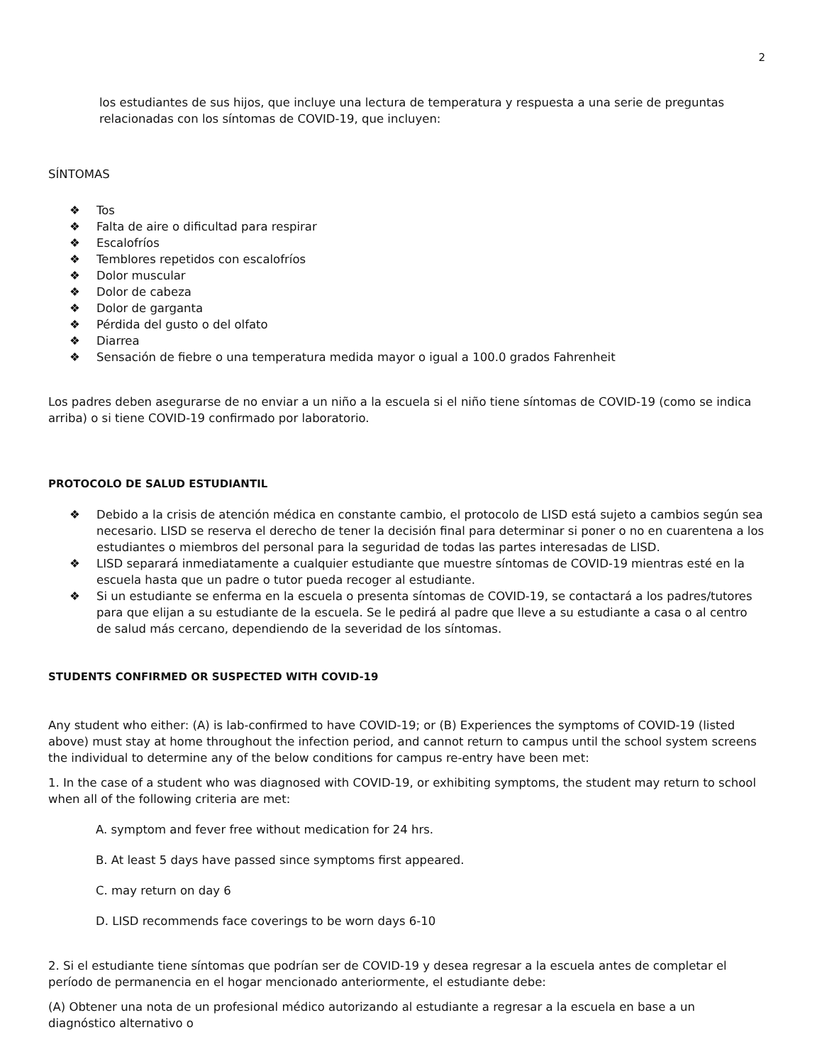2
los estudiantes de sus hijos, que incluye una lectura de temperatura y respuesta a una serie de preguntas relacionadas con los síntomas de COVID-19, que incluyen:
SÍNTOMAS
❖ Tos
❖ Falta de aire o dificultad para respirar
❖ Escalofríos
❖ Temblores repetidos con escalofríos
❖ Dolor muscular
❖ Dolor de cabeza
❖ Dolor de garganta
❖ Pérdida del gusto o del olfato
❖ Diarrea
❖ Sensación de fiebre o una temperatura medida mayor o igual a 100.0 grados Fahrenheit
Los padres deben asegurarse de no enviar a un niño a la escuela si el niño tiene síntomas de COVID-19 (como se indica arriba) o si tiene COVID-19 confirmado por laboratorio.
PROTOCOLO DE SALUD ESTUDIANTIL
❖ Debido a la crisis de atención médica en constante cambio, el protocolo de LISD está sujeto a cambios según sea necesario. LISD se reserva el derecho de tener la decisión final para determinar si poner o no en cuarentena a los estudiantes o miembros del personal para la seguridad de todas las partes interesadas de LISD.
❖ LISD separará inmediatamente a cualquier estudiante que muestre síntomas de COVID-19 mientras esté en la escuela hasta que un padre o tutor pueda recoger al estudiante.
❖ Si un estudiante se enferma en la escuela o presenta síntomas de COVID-19, se contactará a los padres/tutores para que elijan a su estudiante de la escuela. Se le pedirá al padre que lleve a su estudiante a casa o al centro de salud más cercano, dependiendo de la severidad de los síntomas.
STUDENTS CONFIRMED OR SUSPECTED WITH COVID-19
Any student who either: (A) is lab-confirmed to have COVID-19; or (B) Experiences the symptoms of COVID-19 (listed above) must stay at home throughout the infection period, and cannot return to campus until the school system screens the individual to determine any of the below conditions for campus re-entry have been met:
1. In the case of a student who was diagnosed with COVID-19, or exhibiting symptoms, the student may return to school when all of the following criteria are met:
A. symptom and fever free without medication for 24 hrs.
B. At least 5 days have passed since symptoms first appeared.
C. may return on day 6
D. LISD recommends face coverings to be worn days 6-10
2. Si el estudiante tiene síntomas que podrían ser de COVID-19 y desea regresar a la escuela antes de completar el período de permanencia en el hogar mencionado anteriormente, el estudiante debe:
(A) Obtener una nota de un profesional médico autorizando al estudiante a regresar a la escuela en base a un diagnóstico alternativo o